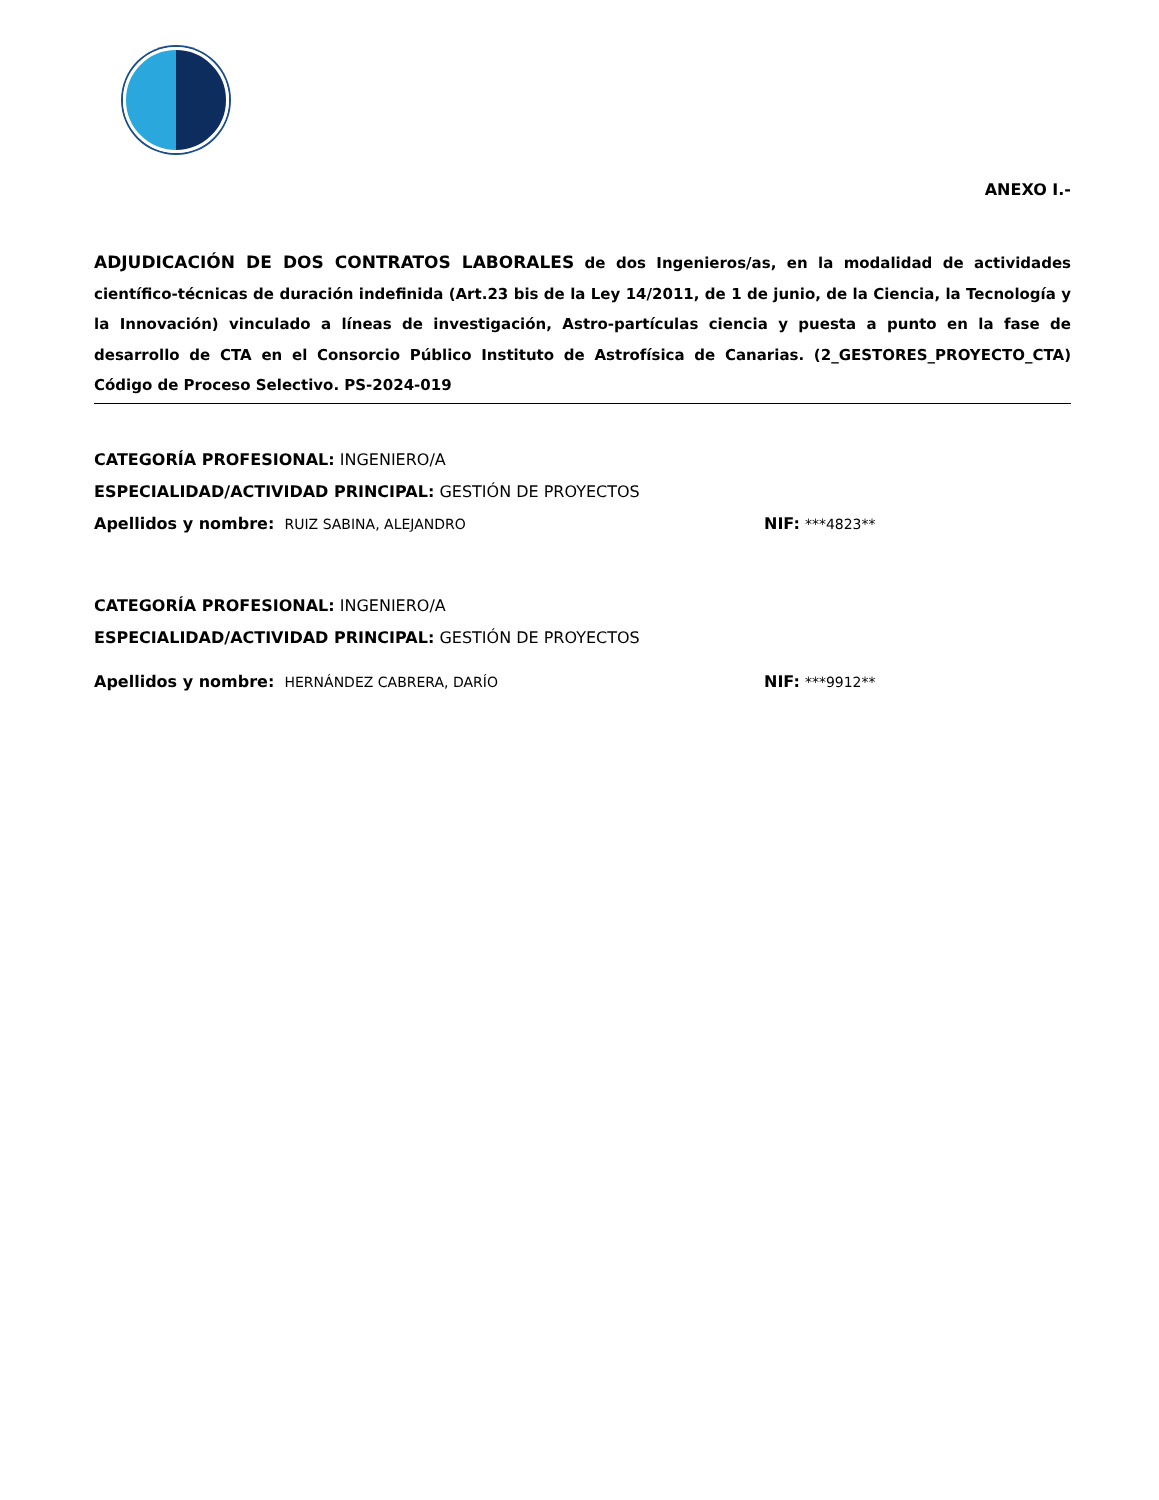ANEXO I.-
ADJUDICACIÓN DE DOS CONTRATOS LABORALES de dos Ingenieros/as, en la modalidad de actividades científico-técnicas de duración indefinida (Art.23 bis de la Ley 14/2011, de 1 de junio, de la Ciencia, la Tecnología y la Innovación) vinculado a líneas de investigación, Astro-partículas ciencia y puesta a punto en la fase de desarrollo de CTA en el Consorcio Público Instituto de Astrofísica de Canarias. (2_GESTORES_PROYECTO_CTA) Código de Proceso Selectivo. PS-2024-019
CATEGORÍA PROFESIONAL: INGENIERO/A
ESPECIALIDAD/ACTIVIDAD PRINCIPAL: GESTIÓN DE PROYECTOS
Apellidos y nombre: RUIZ SABINA, ALEJANDRO NIF: ***4823**
CATEGORÍA PROFESIONAL: INGENIERO/A
ESPECIALIDAD/ACTIVIDAD PRINCIPAL: GESTIÓN DE PROYECTOS
Apellidos y nombre: HERNÁNDEZ CABRERA, DARÍO NIF: ***9912**